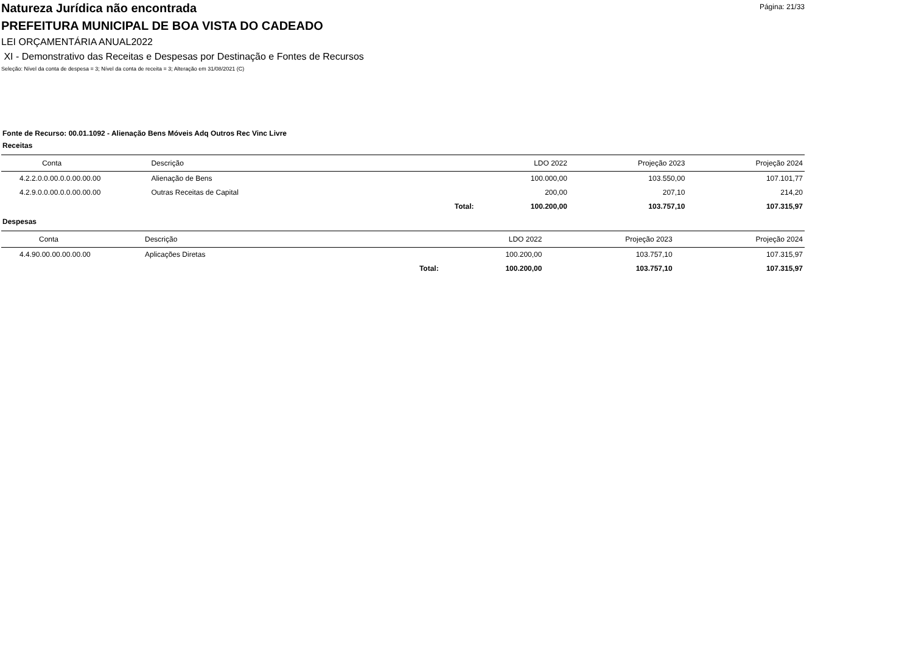Página: 21/33
Natureza Jurídica não encontrada
PREFEITURA MUNICIPAL DE BOA VISTA DO CADEADO
LEI ORÇAMENTÁRIA ANUAL2022
XI - Demonstrativo das Receitas e Despesas por Destinação e Fontes de Recursos
Seleção: Nível da conta de despesa = 3; Nível da conta de receita = 3; Alteração em 31/08/2021 (C)
Fonte de Recurso: 00.01.1092 - Alienação Bens Móveis Adq Outros Rec Vinc Livre
Receitas
| Conta | Descrição | | LDO 2022 | Projeção 2023 | Projeção 2024 |
| --- | --- | --- | --- | --- | --- |
| 4.2.2.0.0.00.0.0.00.00.00 | Alienação de Bens | | 100.000,00 | 103.550,00 | 107.101,77 |
| 4.2.9.0.0.00.0.0.00.00.00 | Outras Receitas de Capital | | 200,00 | 207,10 | 214,20 |
| | | Total: | 100.200,00 | 103.757,10 | 107.315,97 |
Despesas
| Conta | Descrição | | LDO 2022 | Projeção 2023 | Projeção 2024 |
| --- | --- | --- | --- | --- | --- |
| 4.4.90.00.00.00.00.00 | Aplicações Diretas | | 100.200,00 | 103.757,10 | 107.315,97 |
| | | Total: | 100.200,00 | 103.757,10 | 107.315,97 |